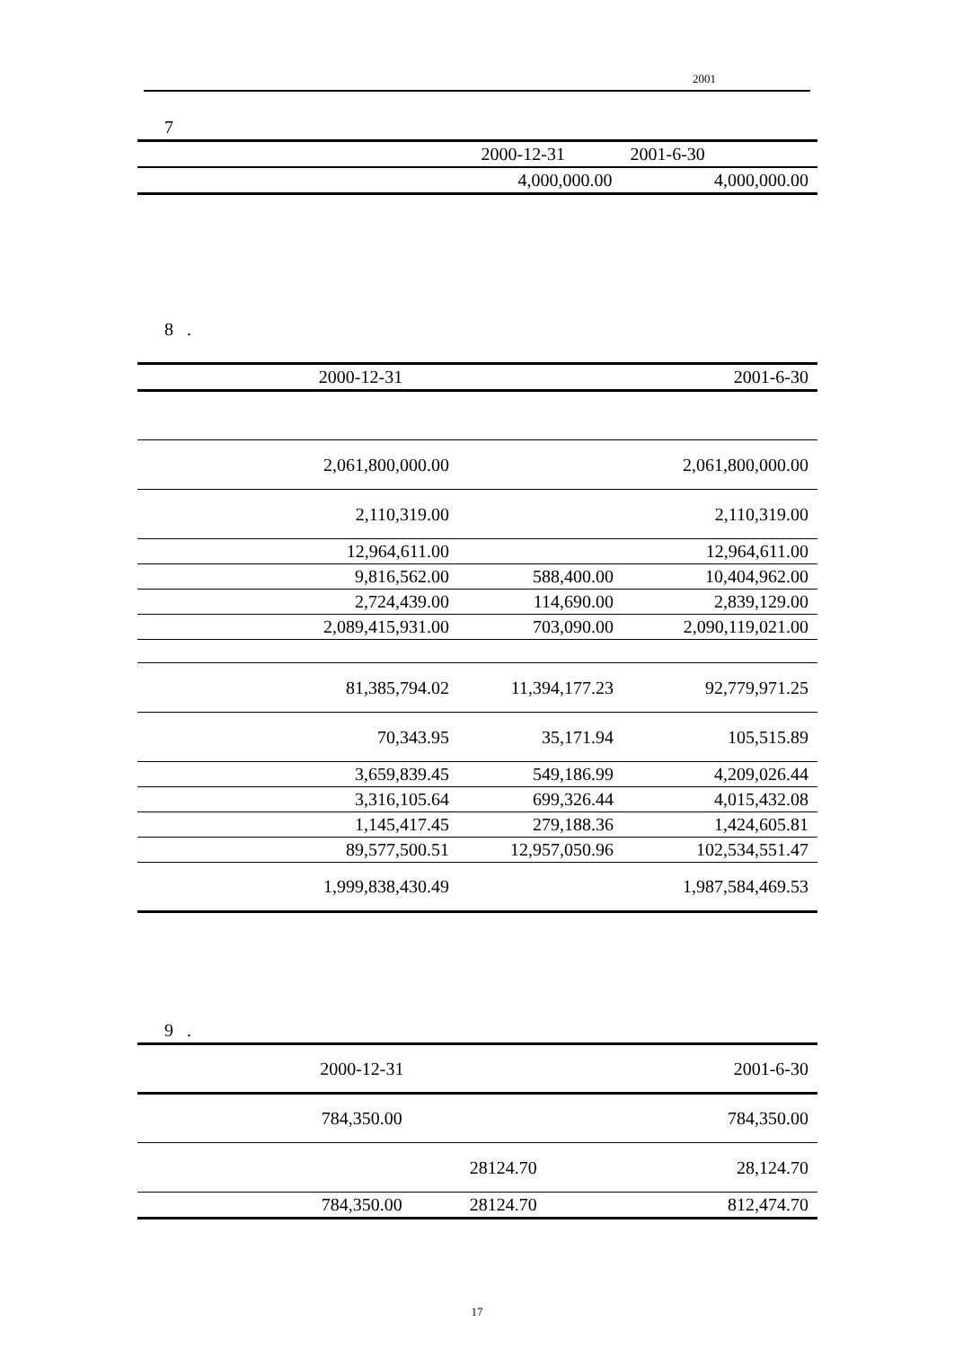2001
7
| | 2000-12-31 | 2001-6-30 |
| --- | --- | --- |
| | 4,000,000.00 | 4,000,000.00 |
8 .
| | 2000-12-31 | | 2001-6-30 |
| --- | --- | --- | --- |
| | 2,061,800,000.00 | | 2,061,800,000.00 |
| | 2,110,319.00 | | 2,110,319.00 |
| | 12,964,611.00 | | 12,964,611.00 |
| | 9,816,562.00 | 588,400.00 | 10,404,962.00 |
| | 2,724,439.00 | 114,690.00 | 2,839,129.00 |
| | 2,089,415,931.00 | 703,090.00 | 2,090,119,021.00 |
| | 81,385,794.02 | 11,394,177.23 | 92,779,971.25 |
| | 70,343.95 | 35,171.94 | 105,515.89 |
| | 3,659,839.45 | 549,186.99 | 4,209,026.44 |
| | 3,316,105.64 | 699,326.44 | 4,015,432.08 |
| | 1,145,417.45 | 279,188.36 | 1,424,605.81 |
| | 89,577,500.51 | 12,957,050.96 | 102,534,551.47 |
| | 1,999,838,430.49 | | 1,987,584,469.53 |
9 .
| | 2000-12-31 | | 2001-6-30 |
| --- | --- | --- | --- |
| | 784,350.00 | | 784,350.00 |
| | | 28124.70 | 28,124.70 |
| | 784,350.00 | 28124.70 | 812,474.70 |
17